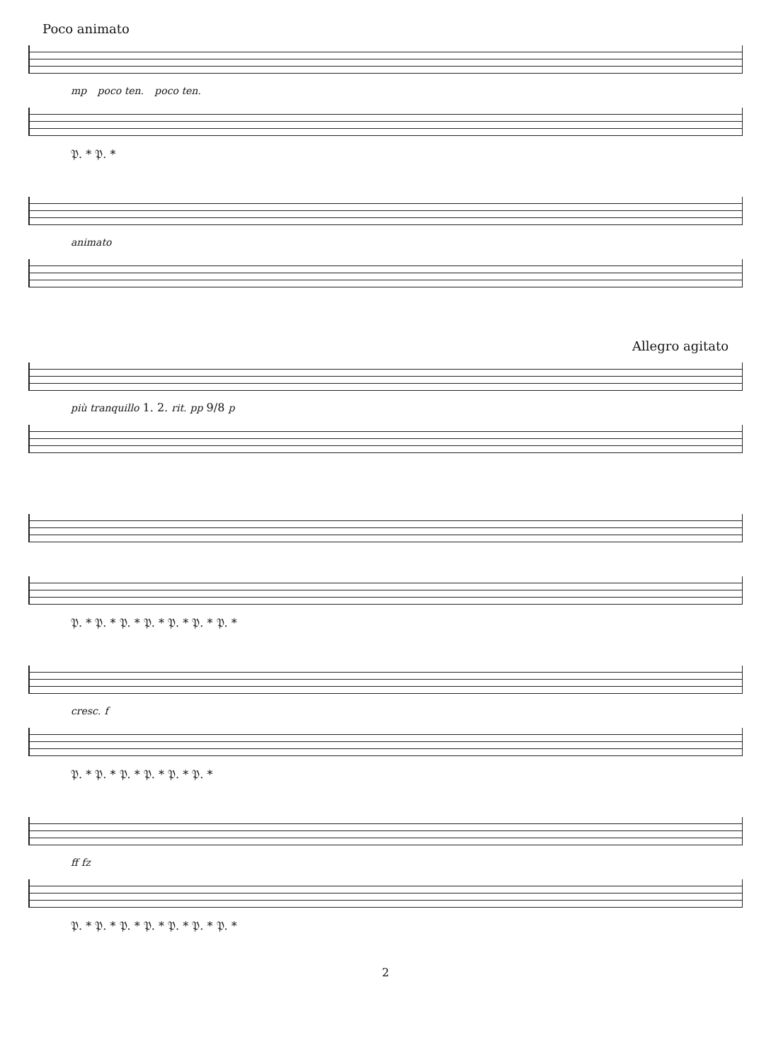Poco animato
mp poco ten. poco ten.
𝔓. * 𝔓. *
animato
Allegro agitato
più tranquillo 1. 2. rit. pp 9/8 p
𝔓. * 𝔓. * 𝔓. * 𝔓. * 𝔓. * 𝔓. * 𝔓. *
cresc. f
𝔓. * 𝔓. * 𝔓. * 𝔓. * 𝔓. * 𝔓. *
ff fz
𝔓. * 𝔓. * 𝔓. * 𝔓. * 𝔓. * 𝔓. * 𝔓. *
2